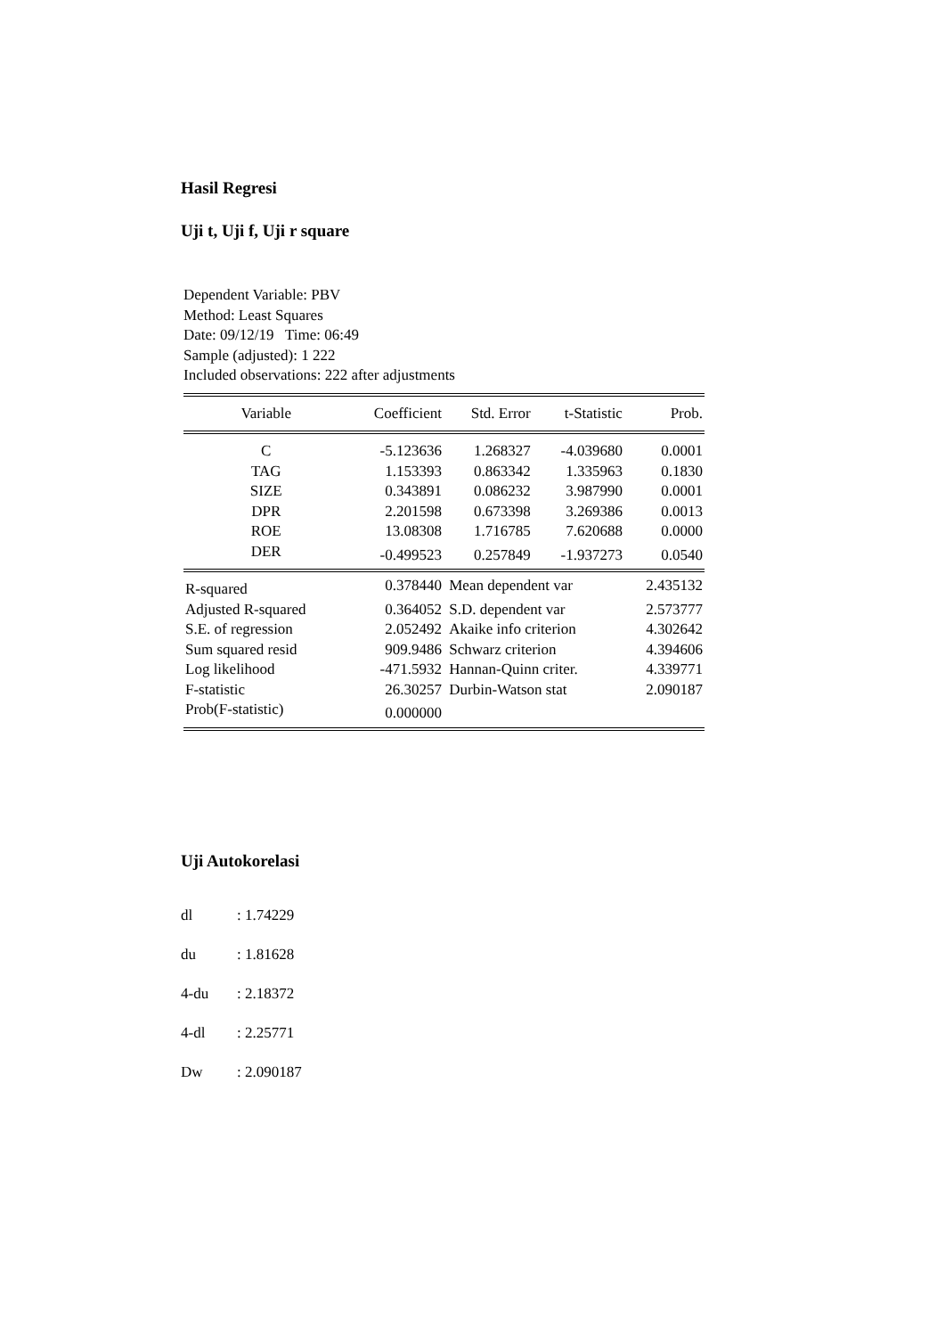Hasil Regresi
Uji t, Uji f, Uji r square
Dependent Variable: PBV
Method: Least Squares
Date: 09/12/19 Time: 06:49
Sample (adjusted): 1 222
Included observations: 222 after adjustments
| Variable | Coefficient | Std. Error | t-Statistic | Prob. |
| --- | --- | --- | --- | --- |
| C | -5.123636 | 1.268327 | -4.039680 | 0.0001 |
| TAG | 1.153393 | 0.863342 | 1.335963 | 0.1830 |
| SIZE | 0.343891 | 0.086232 | 3.987990 | 0.0001 |
| DPR | 2.201598 | 0.673398 | 3.269386 | 0.0013 |
| ROE | 13.08308 | 1.716785 | 7.620688 | 0.0000 |
| DER | -0.499523 | 0.257849 | -1.937273 | 0.0540 |
| R-squared | 0.378440 | Mean dependent var | | 2.435132 |
| Adjusted R-squared | 0.364052 | S.D. dependent var | | 2.573777 |
| S.E. of regression | 2.052492 | Akaike info criterion | | 4.302642 |
| Sum squared resid | 909.9486 | Schwarz criterion | | 4.394606 |
| Log likelihood | -471.5932 | Hannan-Quinn criter. | | 4.339771 |
| F-statistic | 26.30257 | Durbin-Watson stat | | 2.090187 |
| Prob(F-statistic) | 0.000000 | | | |
Uji Autokorelasi
dl: 1.74229
du: 1.81628
4-du: 2.18372
4-dl: 2.25771
Dw: 2.090187